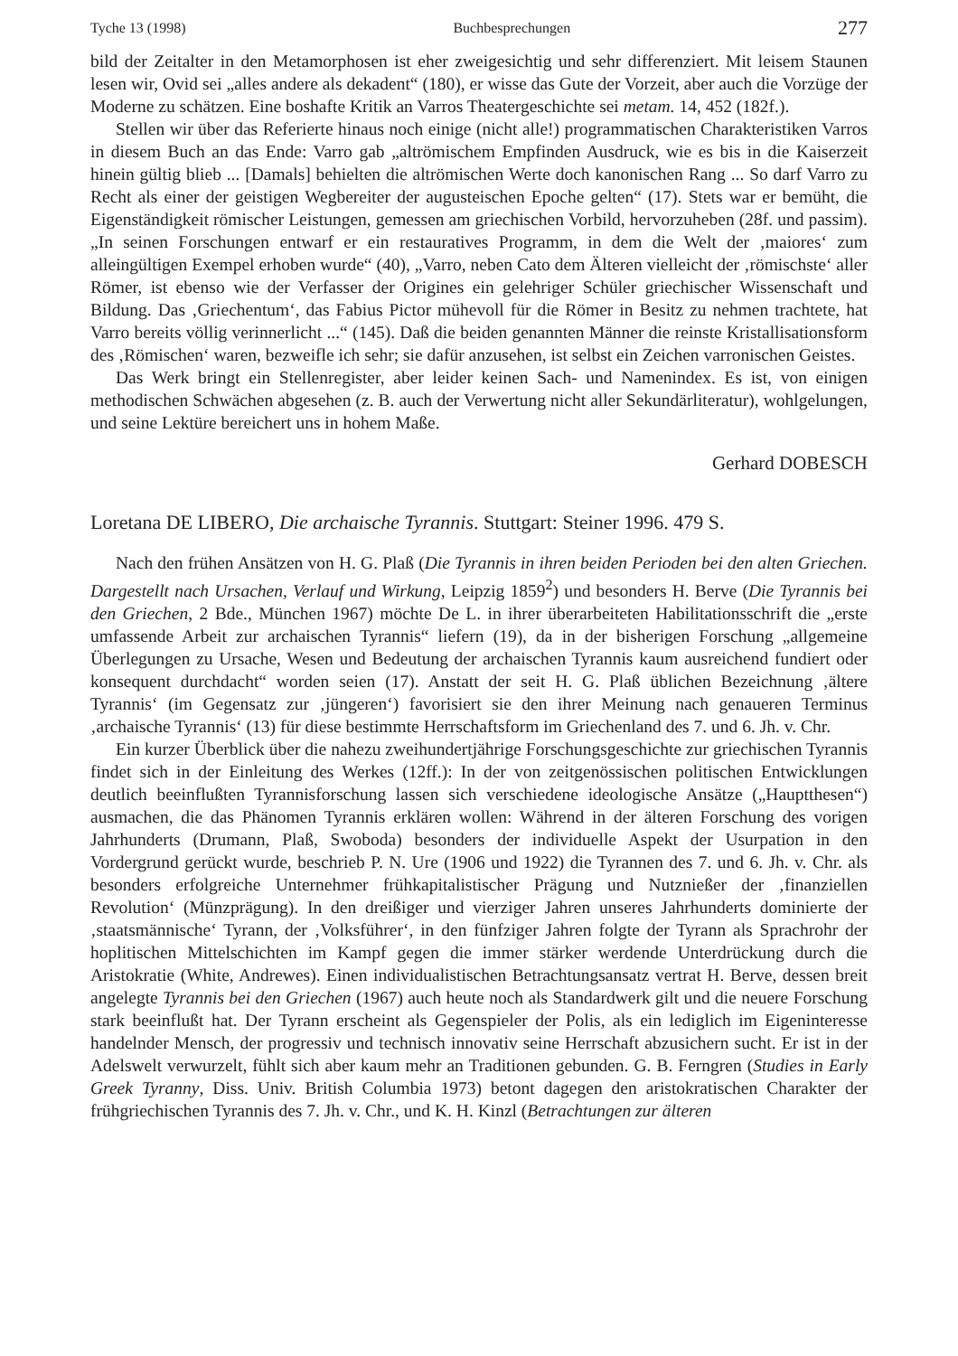Tyche 13 (1998) Buchbesprechungen 277
bild der Zeitalter in den Metamorphosen ist eher zweigesichtig und sehr differenziert. Mit leisem Staunen lesen wir, Ovid sei „alles andere als dekadent“ (180), er wisse das Gute der Vorzeit, aber auch die Vorzüge der Moderne zu schätzen. Eine boshafte Kritik an Varros Theatergeschichte sei metam. 14, 452 (182f.).
Stellen wir über das Referierte hinaus noch einige (nicht alle!) programmatischen Charakteristiken Varros in diesem Buch an das Ende: Varro gab „altrömischem Empfinden Ausdruck, wie es bis in die Kaiserzeit hinein gültig blieb ... [Damals] behielten die altrömischen Werte doch kanonischen Rang ... So darf Varro zu Recht als einer der geistigen Wegbereiter der augusteischen Epoche gelten“ (17). Stets war er bemüht, die Eigenständigkeit römischer Leistungen, gemessen am griechischen Vorbild, hervorzuheben (28f. und passim). „In seinen Forschungen entwarf er ein restauratives Programm, in dem die Welt der ‚maiores‘ zum alleingültigen Exempel erhoben wurde“ (40), „Varro, neben Cato dem Älteren vielleicht der ‚römischste‘ aller Römer, ist ebenso wie der Verfasser der Origines ein gelehriger Schüler griechischer Wissenschaft und Bildung. Das ‚Griechentum‘, das Fabius Pictor mühevoll für die Römer in Besitz zu nehmen trachtete, hat Varro bereits völlig verinnerlicht ...“ (145). Daß die beiden genannten Männer die reinste Kristallisationsform des ‚Römischen‘ waren, bezweifle ich sehr; sie dafür anzusehen, ist selbst ein Zeichen varronischen Geistes.
Das Werk bringt ein Stellenregister, aber leider keinen Sach- und Namenindex. Es ist, von einigen methodischen Schwächen abgesehen (z. B. auch der Verwertung nicht aller Sekundärliteratur), wohlgelungen, und seine Lektüre bereichert uns in hohem Maße.
Gerhard DOBESCH
Loretana DE LIBERO, Die archaische Tyrannis. Stuttgart: Steiner 1996. 479 S.
Nach den frühen Ansätzen von H. G. Plaß (Die Tyrannis in ihren beiden Perioden bei den alten Griechen. Dargestellt nach Ursachen, Verlauf und Wirkung, Leipzig 1859<sup>2</sup>) und besonders H. Berve (Die Tyrannis bei den Griechen, 2 Bde., München 1967) möchte De L. in ihrer überarbeiteten Habilitationsschrift die „erste umfassende Arbeit zur archaischen Tyrannis“ liefern (19), da in der bisherigen Forschung „allgemeine Überlegungen zu Ursache, Wesen und Bedeutung der archaischen Tyrannis kaum ausreichend fundiert oder konsequent durchdacht“ worden seien (17). Anstatt der seit H. G. Plaß üblichen Bezeichnung ‚ältere Tyrannis‘ (im Gegensatz zur ‚jüngeren‘) favorisiert sie den ihrer Meinung nach genaueren Terminus ‚archaische Tyrannis‘ (13) für diese bestimmte Herrschaftsform im Griechenland des 7. und 6. Jh. v. Chr.
Ein kurzer Überblick über die nahezu zweihundertjährige Forschungsgeschichte zur griechischen Tyrannis findet sich in der Einleitung des Werkes (12ff.): In der von zeitgenössischen politischen Entwicklungen deutlich beeinflußten Tyrannisforschung lassen sich verschiedene ideologische Ansätze („Hauptthesen“) ausmachen, die das Phänomen Tyrannis erklären wollen: Während in der älteren Forschung des vorigen Jahrhunderts (Drumann, Plaß, Swoboda) besonders der individuelle Aspekt der Usurpation in den Vordergrund gerückt wurde, beschrieb P. N. Ure (1906 und 1922) die Tyrannen des 7. und 6. Jh. v. Chr. als besonders erfolgreiche Unternehmer frühkapitalistischer Prägung und Nutznießer der ‚finanziellen Revolution‘ (Münzprägung). In den dreißiger und vierziger Jahren unseres Jahrhunderts dominierte der ‚staatsmännische‘ Tyrann, der ‚Volksführer‘, in den fünfziger Jahren folgte der Tyrann als Sprachrohr der hoplitischen Mittelschichten im Kampf gegen die immer stärker werdende Unterdrückung durch die Aristokratie (White, Andrewes). Einen individualistischen Betrachtungsansatz vertrat H. Berve, dessen breit angelegte Tyrannis bei den Griechen (1967) auch heute noch als Standardwerk gilt und die neuere Forschung stark beeinflußt hat. Der Tyrann erscheint als Gegenspieler der Polis, als ein lediglich im Eigeninteresse handelnder Mensch, der progressiv und technisch innovativ seine Herrschaft abzusichern sucht. Er ist in der Adelswelt verwurzelt, fühlt sich aber kaum mehr an Traditionen gebunden. G. B. Ferngren (Studies in Early Greek Tyranny, Diss. Univ. British Columbia 1973) betont dagegen den aristokratischen Charakter der frühgriechischen Tyrannis des 7. Jh. v. Chr., und K. H. Kinzl (Betrachtungen zur älteren